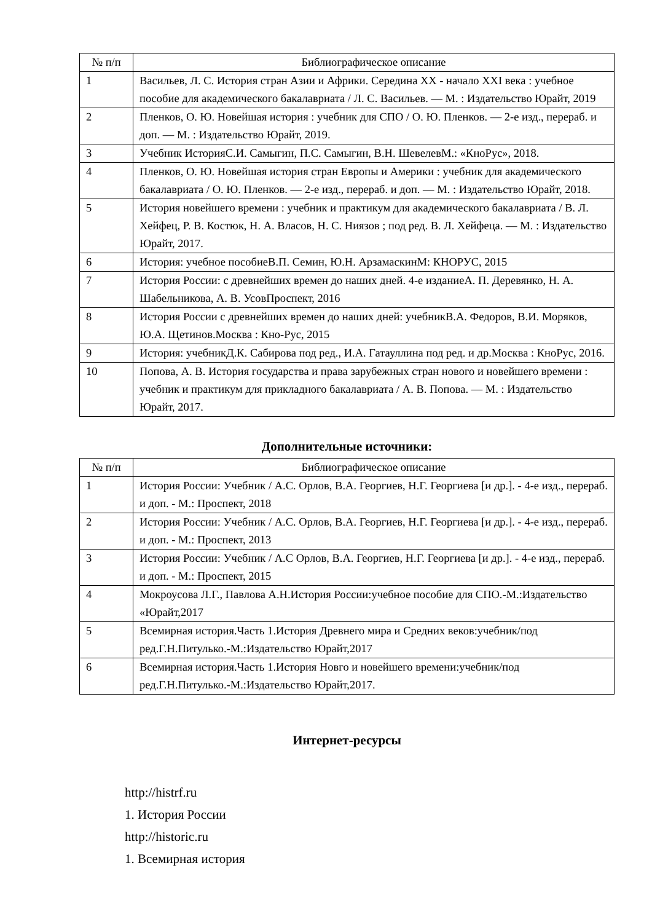| № п/п | Библиографическое описание |
| --- | --- |
| 1 | Васильев, Л. С. История стран Азии и Африки. Середина XX - начало XXI века : учебное пособие для академического бакалавриата / Л. С. Васильев. — М. : Издательство Юрайт, 2019 |
| 2 | Пленков, О. Ю. Новейшая история : учебник для СПО / О. Ю. Пленков. — 2-е изд., перераб. и доп. — М. : Издательство Юрайт, 2019. |
| 3 | Учебник ИсторияС.И. Самыгин, П.С. Самыгин, В.Н. ШевелевМ.: «КноРус», 2018. |
| 4 | Пленков, О. Ю. Новейшая история стран Европы и Америки : учебник для академического бакалавриата / О. Ю. Пленков. — 2-е изд., перераб. и доп. — М. : Издательство Юрайт, 2018. |
| 5 | История новейшего времени : учебник и практикум для академического бакалавриата / В. Л. Хейфец, Р. В. Костюк, Н. А. Власов, Н. С. Ниязов ; под ред. В. Л. Хейфеца. — М. : Издательство Юрайт, 2017. |
| 6 | История: учебное пособиеВ.П. Семин, Ю.Н. АрзамаскинМ: КНОРУС, 2015 |
| 7 | История России: с древнейших времен до наших дней. 4-е изданиеА. П. Деревянко, Н. А. Шабельникова, А. В. УсовПроспект, 2016 |
| 8 | История России с древнейших времен до наших дней: учебникВ.А. Федоров, В.И. Моряков, Ю.А. Щетинов.Москва : Кно-Рус, 2015 |
| 9 | История: учебникД.К. Сабирова под ред., И.А. Гатауллина под ред. и др.Москва : КноРус, 2016. |
| 10 | Попова, А. В. История государства и права зарубежных стран нового и новейшего времени : учебник и практикум для прикладного бакалавриата / А. В. Попова. — М. : Издательство Юрайт, 2017. |
Дополнительные источники:
| № п/п | Библиографическое описание |
| --- | --- |
| 1 | История России: Учебник / А.С. Орлов, В.А. Георгиев, Н.Г. Георгиева [и др.]. - 4-е изд., перераб. и доп. - М.: Проспект, 2018 |
| 2 | История России: Учебник / А.С. Орлов, В.А. Георгиев, Н.Г. Георгиева [и др.]. - 4-е изд., перераб. и доп. - М.: Проспект, 2013 |
| 3 | История России: Учебник / А.С Орлов, В.А. Георгиев, Н.Г. Георгиева [и др.]. - 4-е изд., перераб. и доп. - М.: Проспект, 2015 |
| 4 | Мокроусова Л.Г., Павлова А.Н.История России:учебное пособие для СПО.-М.:Издательство «Юрайт,2017 |
| 5 | Всемирная история.Часть 1.История Древнего мира и Средних веков:учебник/под ред.Г.Н.Питулько.-М.:Издательство Юрайт,2017 |
| 6 | Всемирная история.Часть 1.История Новго и новейшего времени:учебник/под ред.Г.Н.Питулько.-М.:Издательство Юрайт,2017. |
Интернет-ресурсы
http://histrf.ru
1. История России
http://historic.ru
1. Всемирная история